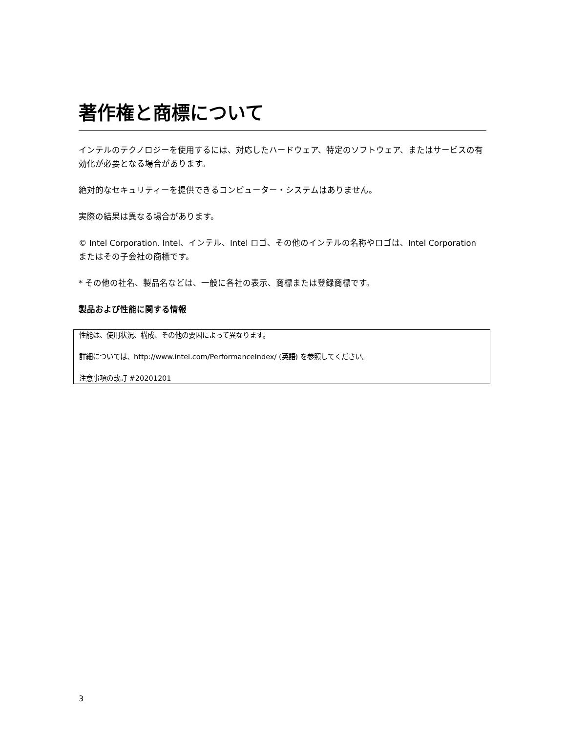著作権と商標について
インテルのテクノロジーを使用するには、対応したハードウェア、特定のソフトウェア、またはサービスの有効化が必要となる場合があります。
絶対的なセキュリティーを提供できるコンピューター・システムはありません。
実際の結果は異なる場合があります。
© Intel Corporation. Intel、インテル、Intel ロゴ、その他のインテルの名称やロゴは、Intel Corporation またはその子会社の商標です。
* その他の社名、製品名などは、一般に各社の表示、商標または登録商標です。
製品および性能に関する情報
性能は、使用状況、構成、その他の要因によって異なります。
詳細については、http://www.intel.com/PerformanceIndex/ (英語) を参照してください。
注意事項の改訂 #20201201
3